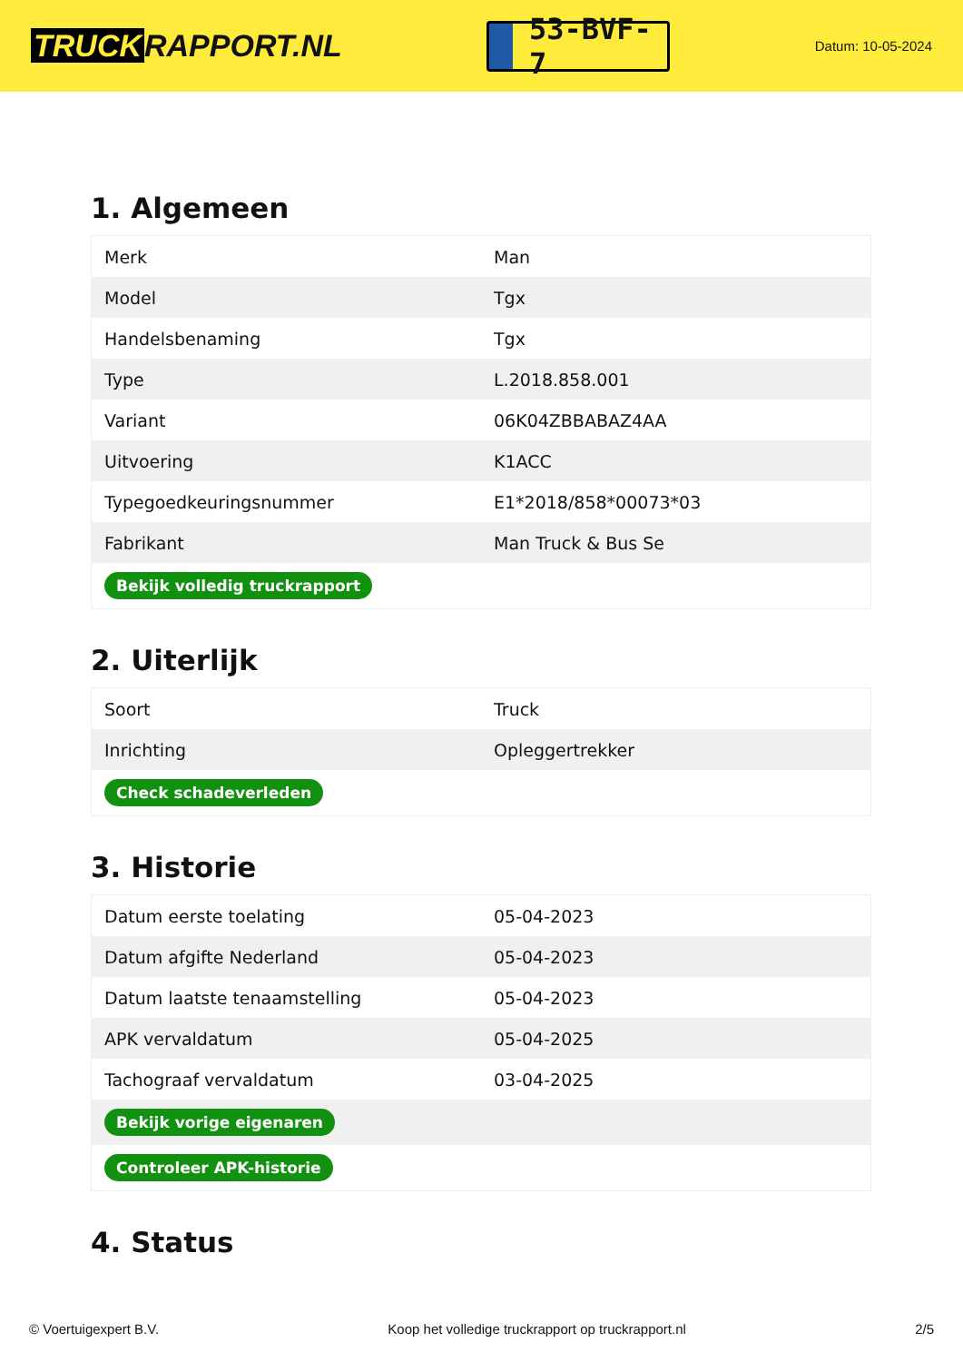TRUCK RAPPORT.NL
53-BVF-7
Datum: 10-05-2024
1. Algemeen
| Merk | Man |
| Model | Tgx |
| Handelsbenaming | Tgx |
| Type | L.2018.858.001 |
| Variant | 06K04ZBBABAZ4AA |
| Uitvoering | K1ACC |
| Typegoedkeuringsnummer | E1*2018/858*00073*03 |
| Fabrikant | Man Truck & Bus Se |
| Bekijk volledig truckrapport | |
2. Uiterlijk
| Soort | Truck |
| Inrichting | Opleggertrekker |
| Check schadeverleden | |
3. Historie
| Datum eerste toelating | 05-04-2023 |
| Datum afgifte Nederland | 05-04-2023 |
| Datum laatste tenaamstelling | 05-04-2023 |
| APK vervaldatum | 05-04-2025 |
| Tachograaf vervaldatum | 03-04-2025 |
| Bekijk vorige eigenaren | |
| Controleer APK-historie | |
4. Status
© Voertuigexpert B.V. Koop het volledige truckrapport op truckrapport.nl 2/5